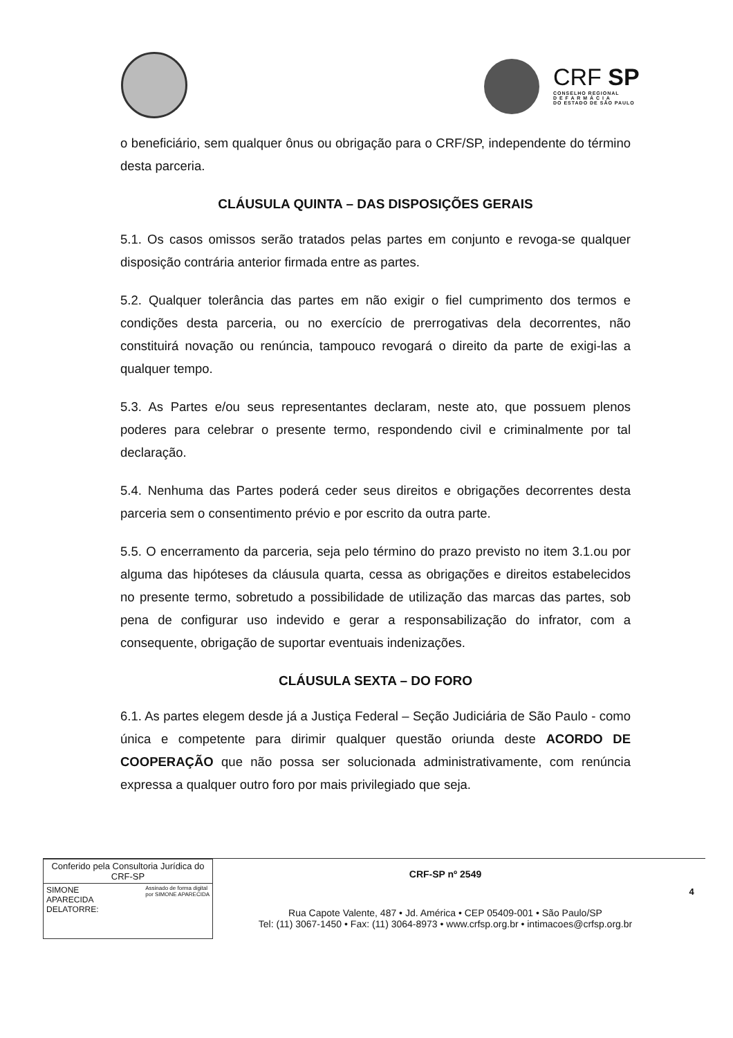CRF SP
CONSELHO REGIONAL
D E F A R M Á C I A
DO ESTADO DE SÃO PAULO
o beneficiário, sem qualquer ônus ou obrigação para o CRF/SP, independente do término desta parceria.
CLÁUSULA QUINTA – DAS DISPOSIÇÕES GERAIS
5.1. Os casos omissos serão tratados pelas partes em conjunto e revoga-se qualquer disposição contrária anterior firmada entre as partes.
5.2. Qualquer tolerância das partes em não exigir o fiel cumprimento dos termos e condições desta parceria, ou no exercício de prerrogativas dela decorrentes, não constituirá novação ou renúncia, tampouco revogará o direito da parte de exigi-las a qualquer tempo.
5.3. As Partes e/ou seus representantes declaram, neste ato, que possuem plenos poderes para celebrar o presente termo, respondendo civil e criminalmente por tal declaração.
5.4. Nenhuma das Partes poderá ceder seus direitos e obrigações decorrentes desta parceria sem o consentimento prévio e por escrito da outra parte.
5.5. O encerramento da parceria, seja pelo término do prazo previsto no item 3.1.ou por alguma das hipóteses da cláusula quarta, cessa as obrigações e direitos estabelecidos no presente termo, sobretudo a possibilidade de utilização das marcas das partes, sob pena de configurar uso indevido e gerar a responsabilização do infrator, com a consequente, obrigação de suportar eventuais indenizações.
CLÁUSULA SEXTA – DO FORO
6.1. As partes elegem desde já a Justiça Federal – Seção Judiciária de São Paulo - como única e competente para dirimir qualquer questão oriunda deste ACORDO DE COOPERAÇÃO que não possa ser solucionada administrativamente, com renúncia expressa a qualquer outro foro por mais privilegiado que seja.
Conferido pela Consultoria Jurídica do CRF-SP
SIMONE
APARECIDA
DELATORRE:
Assinado de forma digital
por SIMONE APARECIDA
CRF-SP nº 2549
Rua Capote Valente, 487 • Jd. América • CEP 05409-001 • São Paulo/SP
Tel: (11) 3067-1450 • Fax: (11) 3064-8973 • www.crfsp.org.br • intimacoes@crfsp.org.br
4